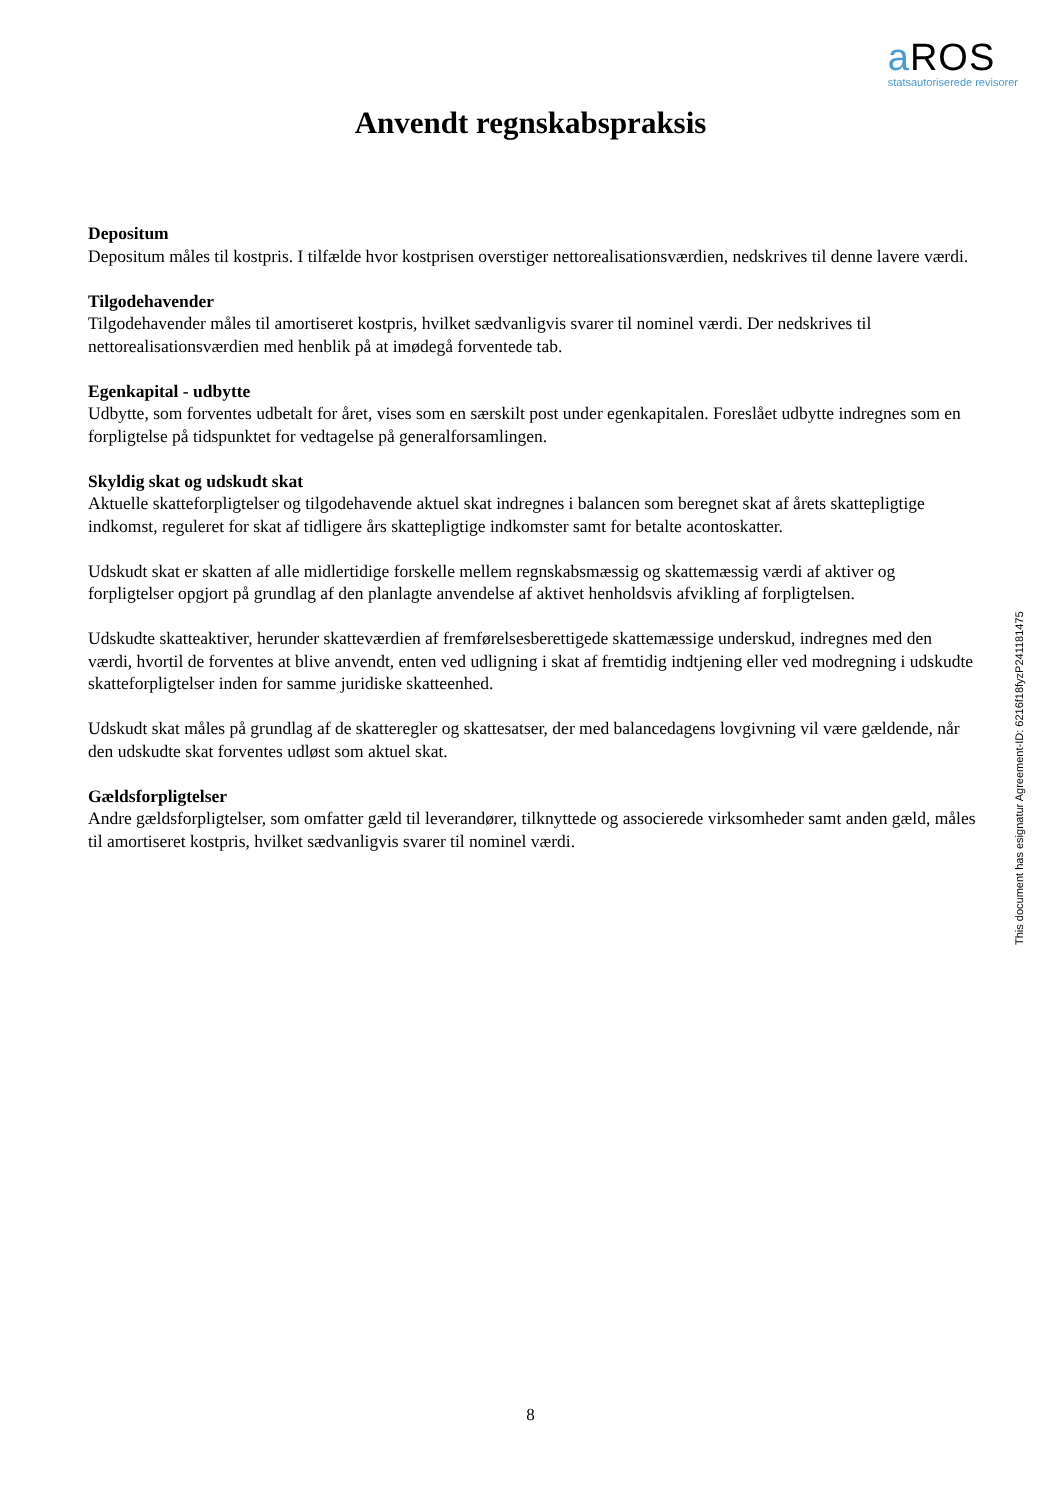a ROS
statsautoriserede revisorer
Anvendt regnskabspraksis
Depositum
Depositum måles til kostpris. I tilfælde hvor kostprisen overstiger nettorealisationsværdien, nedskrives til denne lavere værdi.
Tilgodehavender
Tilgodehavender måles til amortiseret kostpris, hvilket sædvanligvis svarer til nominel værdi. Der nedskrives til nettorealisationsværdien med henblik på at imødegå forventede tab.
Egenkapital - udbytte
Udbytte, som forventes udbetalt for året, vises som en særskilt post under egenkapitalen. Foreslået udbytte indregnes som en forpligtelse på tidspunktet for vedtagelse på generalforsamlingen.
Skyldig skat og udskudt skat
Aktuelle skatteforpligtelser og tilgodehavende aktuel skat indregnes i balancen som beregnet skat af årets skattepligtige indkomst, reguleret for skat af tidligere års skattepligtige indkomster samt for betalte acontoskatter.
Udskudt skat er skatten af alle midlertidige forskelle mellem regnskabsmæssig og skattemæssig værdi af aktiver og forpligtelser opgjort på grundlag af den planlagte anvendelse af aktivet henholdsvis afvikling af forpligtelsen.
Udskudte skatteaktiver, herunder skatteværdien af fremførelsesberettigede skattemæssige underskud, indregnes med den værdi, hvortil de forventes at blive anvendt, enten ved udligning i skat af fremtidig indtjening eller ved modregning i udskudte skatteforpligtelser inden for samme juridiske skatteenhed.
Udskudt skat måles på grundlag af de skatteregler og skattesatser, der med balancedagens lovgivning vil være gældende, når den udskudte skat forventes udløst som aktuel skat.
Gældsforpligtelser
Andre gældsforpligtelser, som omfatter gæld til leverandører, tilknyttede og associerede virksomheder samt anden gæld, måles til amortiseret kostpris, hvilket sædvanligvis svarer til nominel værdi.
This document has esignatur Agreement-ID: 6216f18fyzP241181475
8